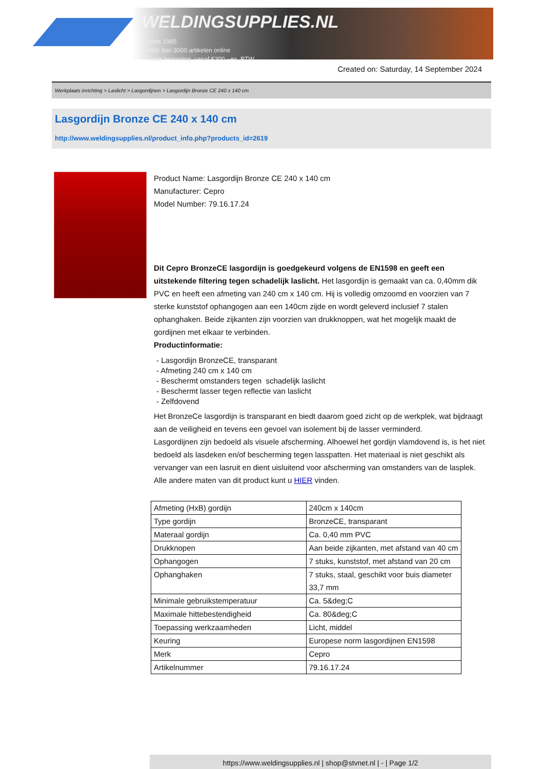WELDINGSUPPLIES.NL
- Sinds 1985
- Méér dan 3000 artikelen online
- Gratis bezorging, vanaf €200,--ex. BTW
Created on: Saturday, 14 September 2024
Werkplaats inrichting > Laslicht > Lasgordijnen > Lasgordijn Bronze CE 240 x 140 cm
Lasgordijn Bronze CE 240 x 140 cm
http://www.weldingsupplies.nl/product_info.php?products_id=2619
Product Name: Lasgordijn Bronze CE 240 x 140 cm
Manufacturer: Cepro
Model Number: 79.16.17.24
Dit Cepro BronzeCE lasgordijn is goedgekeurd volgens de EN1598 en geeft een uitstekende filtering tegen schadelijk laslicht. Het lasgordijn is gemaakt van ca. 0,40mm dik PVC en heeft een afmeting van 240 cm x 140 cm. Hij is volledig omzoomd en voorzien van 7 sterke kunststof ophangogen aan een 140cm zijde en wordt geleverd inclusief 7 stalen ophanghaken. Beide zijkanten zijn voorzien van drukknoppen, wat het mogelijk maakt de gordijnen met elkaar te verbinden.
Productinformatie:
- Lasgordijn BronzeCE, transparant
- Afmeting 240 cm x 140 cm
- Beschermt omstanders tegen schadelijk laslicht
- Beschermt lasser tegen reflectie van laslicht
- Zelfdovend
Het BronzeCe lasgordijn is transparant en biedt daarom goed zicht op de werkplek, wat bijdraagt aan de veiligheid en tevens een gevoel van isolement bij de lasser verminderd.
Lasgordijnen zijn bedoeld als visuele afscherming. Alhoewel het gordijn vlamdovend is, is het niet bedoeld als lasdeken en/of bescherming tegen lasspatten. Het materiaal is niet geschikt als vervanger van een lasruit en dient uisluitend voor afscherming van omstanders van de lasplek.
Alle andere maten van dit product kunt u HIER vinden.
| Afmeting (HxB) gordijn | 240cm x 140cm |
| Type gordijn | BronzeCE, transparant |
| Materaal gordijn | Ca. 0,40 mm PVC |
| Drukknopen | Aan beide zijkanten, met afstand van 40 cm |
| Ophangogen | 7 stuks, kunststof, met afstand van 20 cm |
| Ophanghaken | 7 stuks, staal, geschikt voor buis diameter 33,7 mm |
| Minimale gebruikstemperatuur | Ca. 5&deg;C |
| Maximale hittebestendigheid | Ca. 80&deg;C |
| Toepassing werkzaamheden | Licht, middel |
| Keuring | Europese norm lasgordijnen EN1598 |
| Merk | Cepro |
| Artikelnummer | 79.16.17.24 |
https://www.weldingsupplies.nl | shop@stvnet.nl | - | Page 1/2